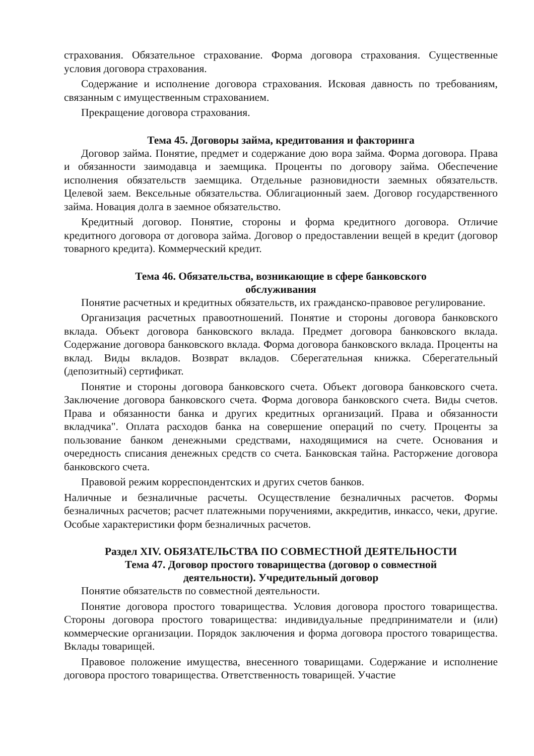страхования. Обязательное страхование. Форма договора страхования. Существенные условия договора страхования.
Содержание и исполнение договора страхования. Исковая давность по требованиям, связанным с имущественным страхованием.
Прекращение договора страхования.
Тема 45. Договоры займа, кредитования и факторинга
Договор займа. Понятие, предмет и содержание дою вора займа. Форма договора. Права и обязанности заимодавца и заемщика. Проценты по договору займа. Обеспечение исполнения обязательств заемщика. Отдельные разновидности заемных обязательств. Целевой заем. Вексельные обязательства. Облигационный заем. Договор государственного займа. Новация долга в заемное обязательство.
Кредитный договор. Понятие, стороны и форма кредитного договора. Отличие кредитного договора от договора займа. Договор о предоставлении вещей в кредит (договор товарного кредита). Коммерческий кредит.
Тема 46. Обязательства, возникающие в сфере банковского
обслуживания
Понятие расчетных и кредитных обязательств, их гражданско-правовое регулирование.
Организация расчетных правоотношений. Понятие и стороны договора банковского вклада. Объект договора банковского вклада. Предмет договора банковского вклада. Содержание договора банковского вклада. Форма договора банковского вклада. Проценты на вклад. Виды вкладов. Возврат вкладов. Сберегательная книжка. Сберегательный (депозитный) сертификат.
Понятие и стороны договора банковского счета. Объект договора банковского счета. Заключение договора банковского счета. Форма договора банковского счета. Виды счетов. Права и обязанности банка и других кредитных организаций. Права и обязанности вкладчика". Оплата расходов банка на совершение операций по счету. Проценты за пользование банком денежными средствами, находящимися на счете. Основания и очередность списания денежных средств со счета. Банковская тайна. Расторжение договора банковского счета.
Правовой режим корреспондентских и других счетов банков.
Наличные и безналичные расчеты. Осуществление безналичных расчетов. Формы безналичных расчетов; расчет платежными поручениями, аккредитив, инкассо, чеки, другие. Особые характеристики форм безналичных расчетов.
Раздел XIV. ОБЯЗАТЕЛЬСТВА ПО СОВМЕСТНОЙ ДЕЯТЕЛЬНОСТИ
Тема 47. Договор простого товарищества (договор о совместной
деятельности). Учредительный договор
Понятие обязательств по совместной деятельности.
Понятие договора простого товарищества. Условия договора простого товарищества. Стороны договора простого товарищества: индивидуальные предприниматели и (или) коммерческие организации. Порядок заключения и форма договора простого товарищества. Вклады товарищей.
Правовое положение имущества, внесенного товарищами. Содержание и исполнение договора простого товарищества. Ответственность товарищей. Участие